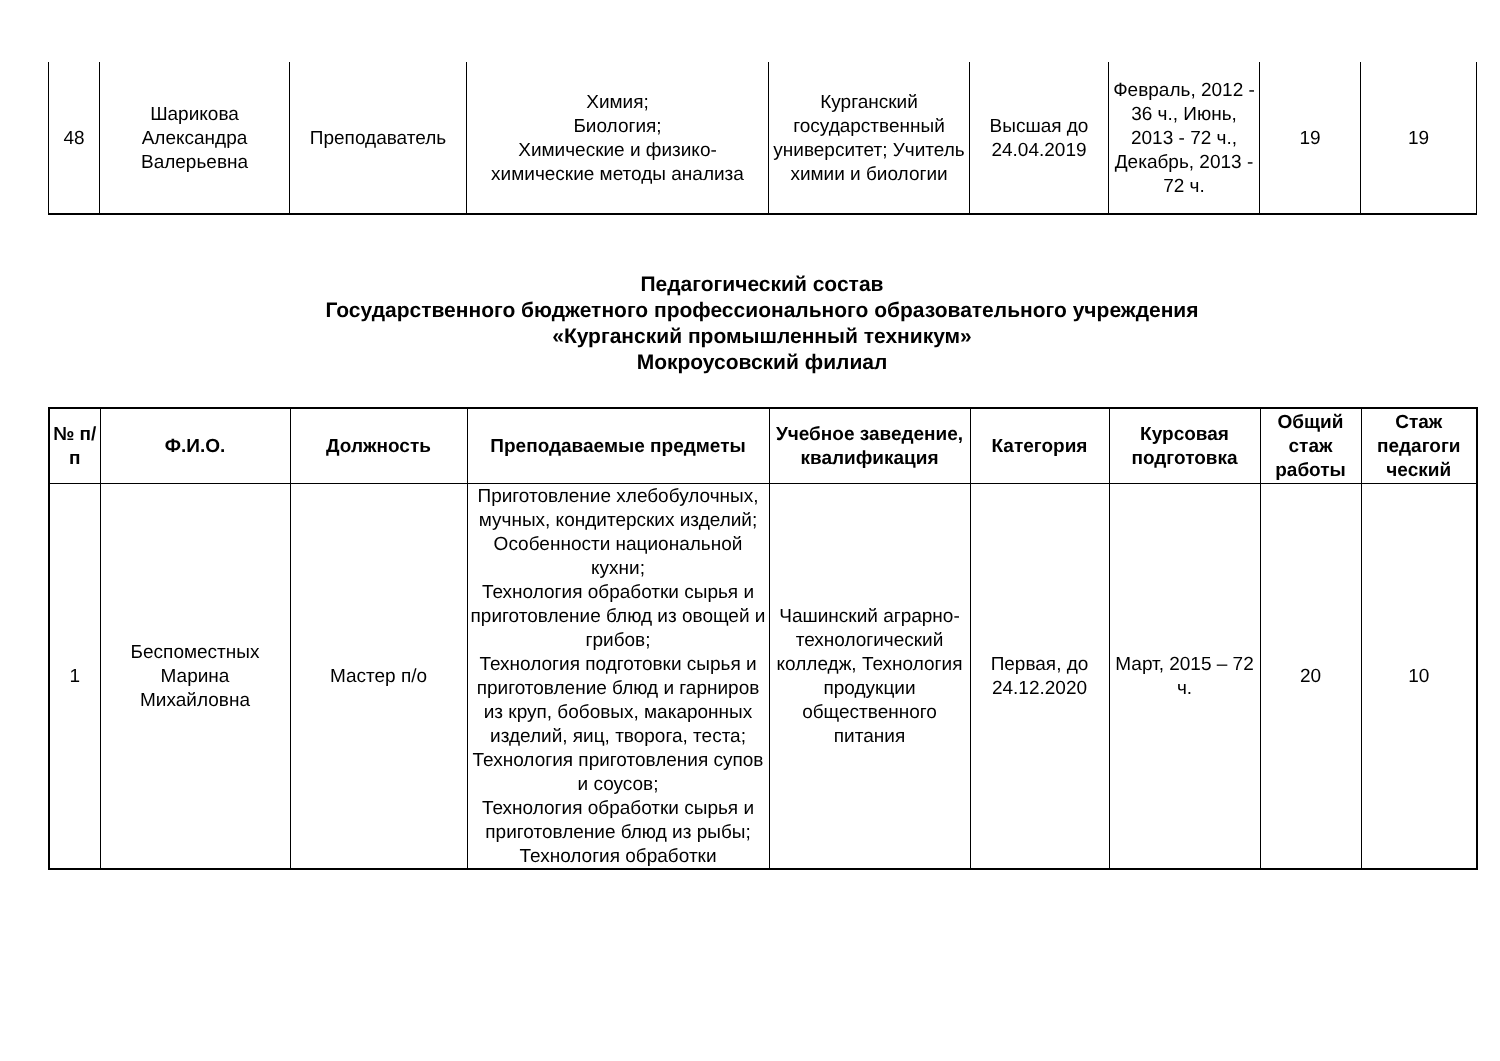| 48 | Шарикова Александра Валерьевна | Преподаватель | Химия; Биология; Химические и физико-химические методы анализа | Курганский государственный университет; Учитель химии и биологии | Высшая до 24.04.2019 | Февраль, 2012 - 36 ч., Июнь, 2013 - 72 ч., Декабрь, 2013 - 72 ч. | 19 | 19 |
Педагогический состав
Государственного бюджетного профессионального образовательного учреждения
«Курганский промышленный техникум»
Мокроусовский филиал
| № п/п | Ф.И.О. | Должность | Преподаваемые предметы | Учебное заведение, квалификация | Категория | Курсовая подготовка | Общий стаж работы | Стаж педагоги ческий |
| --- | --- | --- | --- | --- | --- | --- | --- | --- |
| 1 | Беспоместных Марина Михайловна | Мастер п/о | Приготовление хлебобулочных, мучных, кондитерских изделий; Особенности национальной кухни; Технология обработки сырья и приготовление блюд из овощей и грибов; Технология подготовки сырья и приготовление блюд и гарниров из круп, бобовых, макаронных изделий, яиц, творога, теста; Технология приготовления супов и соусов; Технология обработки сырья и приготовление блюд из рыбы; Технология обработки | Чашинский аграрно-технологический колледж, Технология продукции общественного питания | Первая, до 24.12.2020 | Март, 2015 – 72 ч. | 20 | 10 |